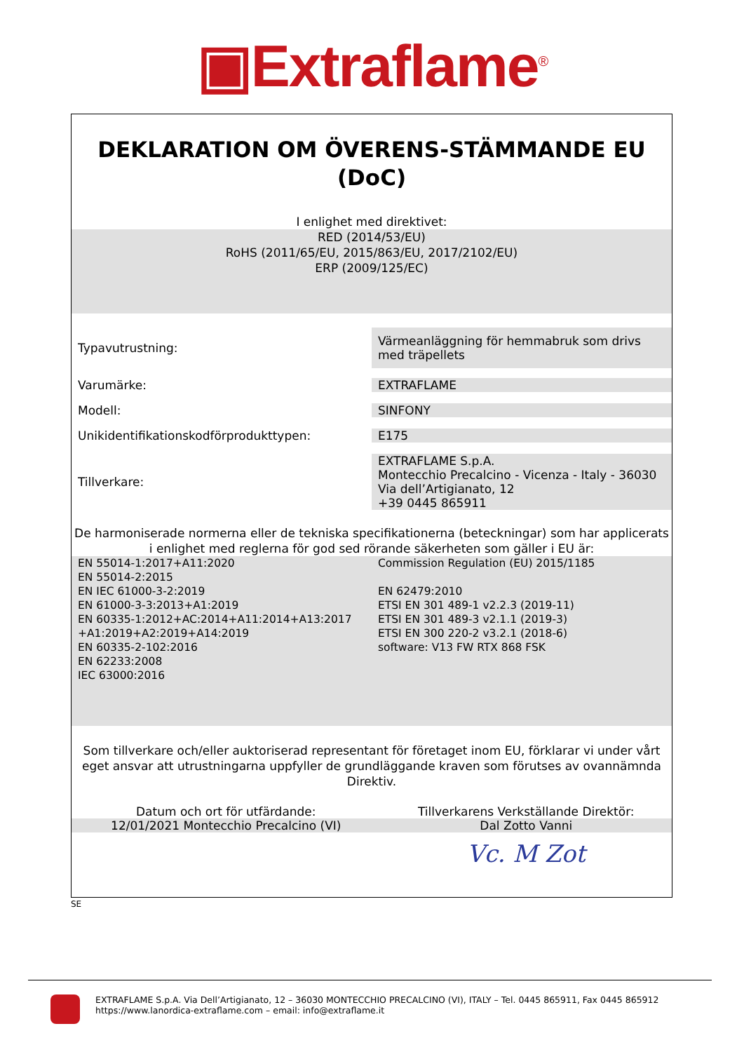▣Extraflame<sup>®</sup>
DEKLARATION OM ÖVERENS-STÄMMANDE EU
(DoC)
I enlighet med direktivet:
RED (2014/53/EU)
RoHS (2011/65/EU, 2015/863/EU, 2017/2102/EU)
ERP (2009/125/EC)
| Typavutrustning: | Värmeanläggning för hemmabruk som drivs med träpellets |
| Varumärke: | EXTRAFLAME |
| Modell: | SINFONY |
| Unikidentifikationskodförprodukttypen: | E175 |
| Tillverkare: | EXTRAFLAME S.p.A. Montecchio Precalcino - Vicenza - Italy - 36030 Via dell’Artigianato, 12 +39 0445 865911 |
De harmoniserade normerna eller de tekniska specifikationerna (beteckningar) som har applicerats
i enlighet med reglerna för god sed rörande säkerheten som gäller i EU är:
| EN 55014-1:2017+A11:2020 EN 55014-2:2015 EN IEC 61000-3-2:2019 EN 61000-3-3:2013+A1:2019 EN 60335-1:2012+AC:2014+A11:2014+A13:2017 +A1:2019+A2:2019+A14:2019 EN 60335-2-102:2016 EN 62233:2008 IEC 63000:2016 | Commission Regulation (EU) 2015/1185 EN 62479:2010 ETSI EN 301 489-1 v2.2.3 (2019-11) ETSI EN 301 489-3 v2.1.1 (2019-3) ETSI EN 300 220-2 v3.2.1 (2018-6) software: V13 FW RTX 868 FSK |
Som tillverkare och/eller auktoriserad representant för företaget inom EU, förklarar vi under vårt
eget ansvar att utrustningarna uppfyller de grundläggande kraven som förutses av ovannämnda
Direktiv.
| Datum och ort för utfärdande: | Tillverkarens Verkställande Direktör: |
| 12/01/2021 Montecchio Precalcino (VI) | Dal Zotto Vanni |
| | Vc. M Zot |
SE
EXTRAFLAME S.p.A. Via Dell’Artigianato, 12 – 36030 MONTECCHIO PRECALCINO (VI), ITALY – Tel. 0445 865911, Fax 0445 865912
https://www.lanordica-extraflame.com – email: info@extraflame.it